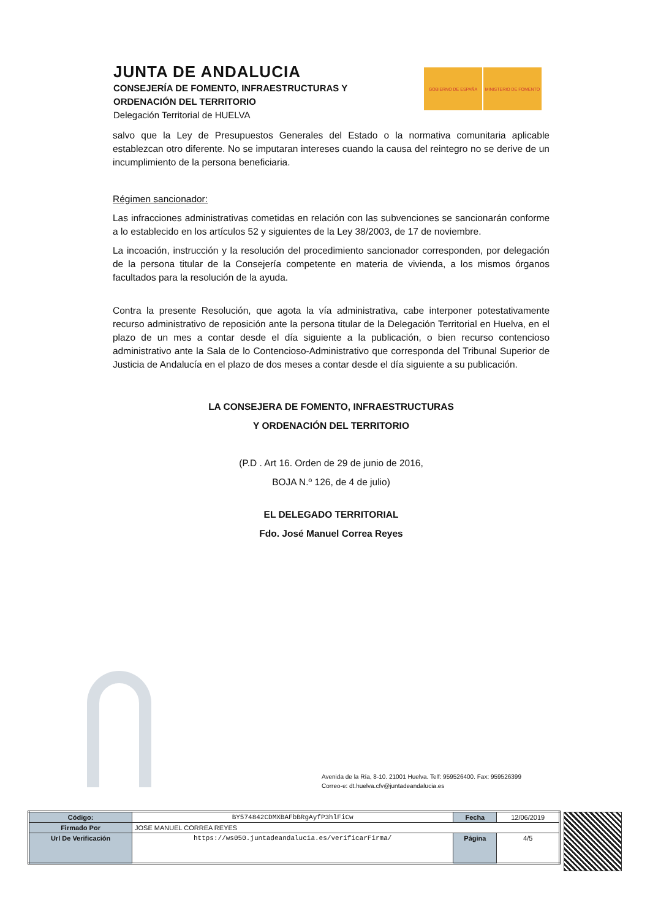JUNTA DE ANDALUCIA
CONSEJERÍA DE FOMENTO, INFRAESTRUCTURAS Y
ORDENACIÓN DEL TERRITORIO
Delegación Territorial de HUELVA
GOBIERNO DE ESPAÑA MINISTERIO DE FOMENTO
salvo que la Ley de Presupuestos Generales del Estado o la normativa comunitaria aplicable establezcan otro diferente. No se imputaran intereses cuando la causa del reintegro no se derive de un incumplimiento de la persona beneficiaria.
Régimen sancionador:
Las infracciones administrativas cometidas en relación con las subvenciones se sancionarán conforme a lo establecido en los artículos 52 y siguientes de la Ley 38/2003, de 17 de noviembre.
La incoación, instrucción y la resolución del procedimiento sancionador corresponden, por delegación de la persona titular de la Consejería competente en materia de vivienda, a los mismos órganos facultados para la resolución de la ayuda.
Contra la presente Resolución, que agota la vía administrativa, cabe interponer potestativamente recurso administrativo de reposición ante la persona titular de la Delegación Territorial en Huelva, en el plazo de un mes a contar desde el día siguiente a la publicación, o bien recurso contencioso administrativo ante la Sala de lo Contencioso-Administrativo que corresponda del Tribunal Superior de Justicia de Andalucía en el plazo de dos meses a contar desde el día siguiente a su publicación.
LA CONSEJERA DE FOMENTO, INFRAESTRUCTURAS
Y ORDENACIÓN DEL TERRITORIO
(P.D . Art 16. Orden de 29 de junio de 2016,
BOJA N.º 126, de 4 de julio)
EL DELEGADO TERRITORIAL
Fdo. José Manuel Correa Reyes
Avenida de la Ría, 8-10. 21001 Huelva. Telf: 959526400. Fax: 959526399
Correo-e: dt.huelva.cfv@juntadeandalucia.es
| Código: | BY574842CDMXBAFbBRgAyfP3hlFiCw | Fecha | 12/06/2019 |
| Firmado Por | JOSE MANUEL CORREA REYES | | |
| Url De Verificación | https://ws050.juntadeandalucia.es/verificarFirma/ | Página | 4/5 |